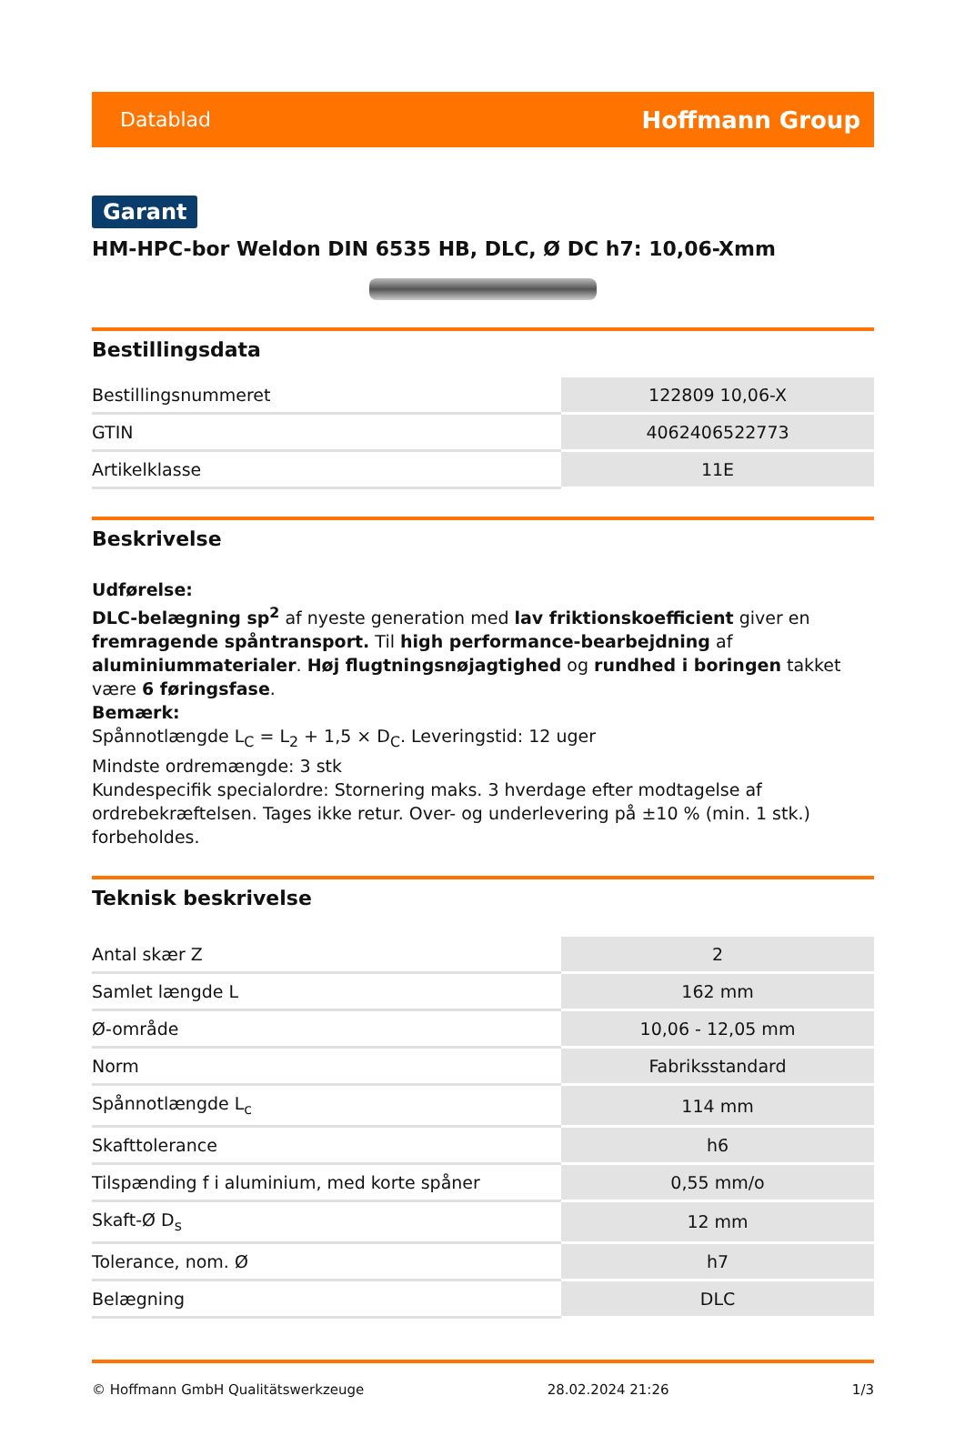Datablad Hoffmann Group
Garant
HM-HPC-bor Weldon DIN 6535 HB, DLC, Ø DC h7: 10,06-Xmm
Bestillingsdata
| Bestillingsnummeret | 122809 10,06-X |
| GTIN | 4062406522773 |
| Artikelklasse | 11E |
Beskrivelse
Udførelse:
DLC-belægning sp<sup>2</sup> af nyeste generation med lav friktionskoefficient giver en fremragende spåntransport. Til high performance-bearbejdning af aluminiummaterialer. Høj flugtningsnøjagtighed og rundhed i boringen takket være 6 føringsfase.
Bemærk:
Spånnotlængde L<sub>C</sub> = L<sub>2</sub> + 1,5 × D<sub>C</sub>. Leveringstid: 12 uger
Mindste ordremængde: 3 stk
Kundespecifik specialordre: Stornering maks. 3 hverdage efter modtagelse af ordrebekræftelsen. Tages ikke retur. Over- og underlevering på ±10 % (min. 1 stk.) forbeholdes.
Teknisk beskrivelse
| Antal skær Z | 2 |
| Samlet længde L | 162 mm |
| Ø-område | 10,06 - 12,05 mm |
| Norm | Fabriksstandard |
| Spånnotlængde L<sub>c</sub> | 114 mm |
| Skafttolerance | h6 |
| Tilspænding f i aluminium, med korte spåner | 0,55 mm/o |
| Skaft-Ø D<sub>s</sub> | 12 mm |
| Tolerance, nom. Ø | h7 |
| Belægning | DLC |
© Hoffmann GmbH Qualitätswerkzeuge 28.02.2024 21:26 1/3